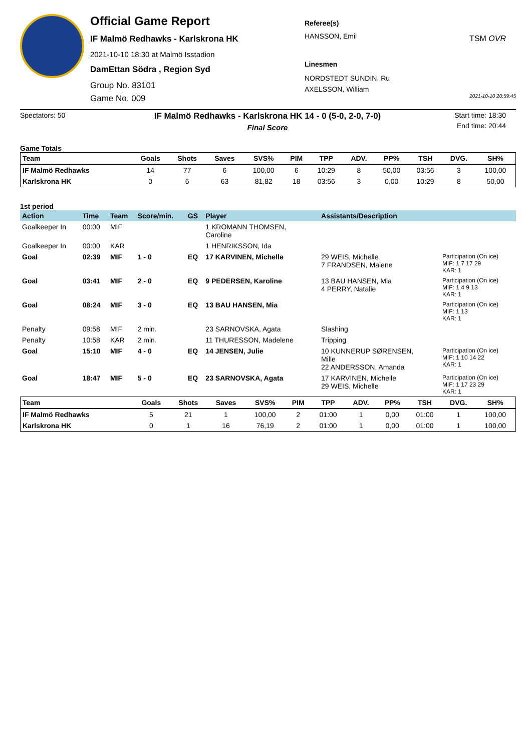Official Game Report
IF Malmö Redhawks - Karlskrona HK
2021-10-10 18:30 at Malmö Isstadion
DamEttan Södra , Region Syd
Group No. 83101
Game No. 009
Referee(s)
HANSSON, Emil
Linesmen
NORDSTEDT SUNDIN, Ru
AXELSSON, William
TSM OVR
2021-10-10 20:59:45
Spectators: 50
IF Malmö Redhawks - Karlskrona HK 14 - 0 (5-0, 2-0, 7-0)
Final Score
Start time: 18:30
End time: 20:44
Game Totals
| Team | Goals | Shots | Saves | SVS% | PIM | TPP | ADV. | PP% | TSH | DVG. | SH% |
| --- | --- | --- | --- | --- | --- | --- | --- | --- | --- | --- | --- |
| IF Malmö Redhawks | 14 | 77 | 6 | 100,00 | 6 | 10:29 | 8 | 50,00 | 03:56 | 3 | 100,00 |
| Karlskrona HK | 0 | 6 | 63 | 81,82 | 18 | 03:56 | 3 | 0,00 | 10:29 | 8 | 50,00 |
1st period
| Action | Time | Team | Score/min. | GS | Player | Assistants/Description | |
| --- | --- | --- | --- | --- | --- | --- | --- |
| Goalkeeper In | 00:00 | MIF | | | 1 KROMANN THOMSEN, Caroline | | |
| Goalkeeper In | 00:00 | KAR | | | 1 HENRIKSSON, Ida | | |
| Goal | 02:39 | MIF | 1 - 0 | EQ | 17 KARVINEN, Michelle | 29 WEIS, Michelle 7 FRANDSEN, Malene | Participation (On ice) MIF: 1 7 17 29 KAR: 1 |
| Goal | 03:41 | MIF | 2 - 0 | EQ | 9 PEDERSEN, Karoline | 13 BAU HANSEN, Mia 4 PERRY, Natalie | Participation (On ice) MIF: 1 4 9 13 KAR: 1 |
| Goal | 08:24 | MIF | 3 - 0 | EQ | 13 BAU HANSEN, Mia | | Participation (On ice) MIF: 1 13 KAR: 1 |
| Penalty | 09:58 | MIF | 2 min. | | 23 SARNOVSKA, Agata | Slashing | |
| Penalty | 10:58 | KAR | 2 min. | | 11 THURESSON, Madelene | Tripping | |
| Goal | 15:10 | MIF | 4 - 0 | EQ | 14 JENSEN, Julie | 10 KUNNERUP SØRENSEN, Mille 22 ANDERSSON, Amanda | Participation (On ice) MIF: 1 10 14 22 KAR: 1 |
| Goal | 18:47 | MIF | 5 - 0 | EQ | 23 SARNOVSKA, Agata | 17 KARVINEN, Michelle 29 WEIS, Michelle | Participation (On ice) MIF: 1 17 23 29 KAR: 1 |
| Team | Goals | Shots | Saves | SVS% | PIM | TPP | ADV. | PP% | TSH | DVG. | SH% |
| --- | --- | --- | --- | --- | --- | --- | --- | --- | --- | --- | --- |
| IF Malmö Redhawks | 5 | 21 | 1 | 100,00 | 2 | 01:00 | 1 | 0,00 | 01:00 | 1 | 100,00 |
| Karlskrona HK | 0 | 1 | 16 | 76,19 | 2 | 01:00 | 1 | 0,00 | 01:00 | 1 | 100,00 |